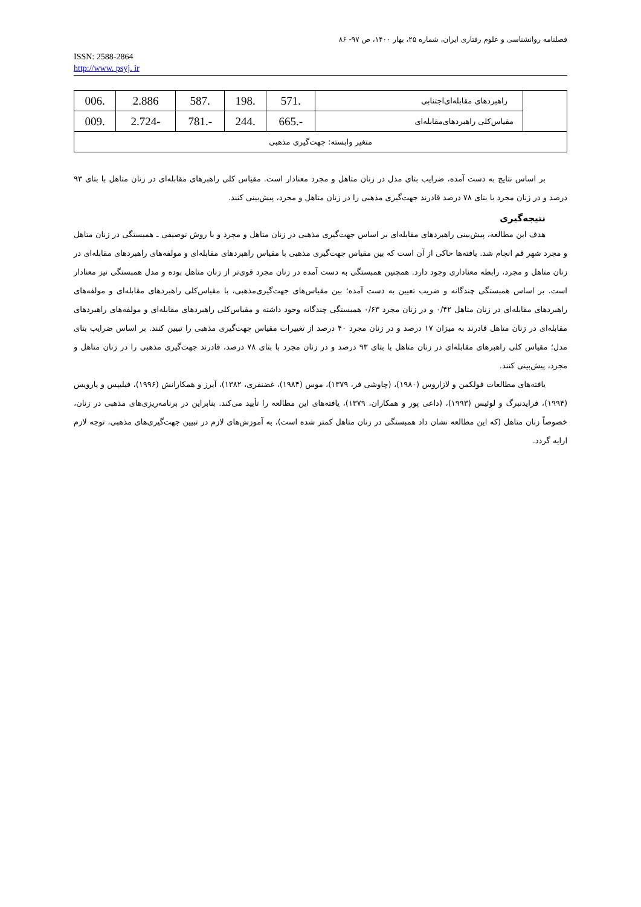فصلنامه روانشناسی و علوم رفتاری ایران، شماره ۲۵، بهار ۱۴۰۰، ص ۹۷- ۸۶
ISSN: 2588-2864
http://www. psyj. ir
| | راهبردهای مقابله‌ای‌اجتنابی | .571 | .198 | .587 | 2.886 | .006 |
| | مقیاس‌کلی راهبردهای‌مقابله‌ای | -.665 | .244 | -.781 | -2.724 | .009 |
| متغیر وابسته: جهت‌گیری مذهبی | | | | | | |
بر اساس نتایج به دست آمده، ضرایب بتای مدل در زنان متاهل و مجرد معنادار است. مقیاس کلی راهبرهای مقابله‌ای در زنان متاهل با بتای ۹۳ درصد و در زنان مجرد با بتای ۷۸ درصد قادرند جهت‌گیری مذهبی را در زنان متاهل و مجرد، پیش‌بینی کنند.
نتیجه‌گیری
هدف این مطالعه، پیش‌بینی راهبردهای مقابله‌ای بر اساس جهت‌گیری مذهبی در زنان متاهل و مجرد و با روش توصیفی ـ همبستگی در زنان متاهل و مجرد شهر قم انجام شد. یافته‌ها حاکی از آن است که بین مقیاس جهت‌گیری مذهبی با مقیاس راهبردهای مقابله‌ای و مولفه‌های راهبردهای مقابله‌ای در زنان متاهل و مجرد، رابطه معناداری وجود دارد. همچنین همبستگی به دست آمده در زنان مجرد قوی‌تر از زنان متاهل بوده و مدل همبستگی نیز معنادار است. بر اساس همبستگی چندگانه و ضریب تعیین به دست آمده؛ بین مقیاس‌های جهت‌گیری‌مذهبی، با مقیاس‌کلی راهبردهای مقابله‌ای و مولفه‌های راهبردهای مقابله‌ای در زنان متاهل ۰/۴۲ و در زنان مجرد ۰/۶۳ همبستگی چندگانه وجود داشته و مقیاس‌کلی راهبردهای مقابله‌ای و مولفه‌های راهبردهای مقابله‌ای در زنان متاهل قادرند به میزان ۱۷ درصد و در زنان مجرد ۴۰ درصد از تغییرات مقیاس جهت‌گیری مذهبی را تبیین کنند. بر اساس ضرایب بتای مدل؛ مقیاس کلی راهبرهای مقابله‌ای در زنان متاهل با بتای ۹۳ درصد و در زنان مجرد با بتای ۷۸ درصد، قادرند جهت‌گیری مذهبی را در زنان متاهل و مجرد، پیش‌بینی کنند.
یافته‌های مطالعات فولکمن و لازاروس (۱۹۸۰)، (چاوشی فر، ۱۳۷۹)، موس (۱۹۸۴)، غضنفری، ۱۳۸۲)، آیرز و همکارانش (۱۹۹۶)، فیلیپس و یارویس (۱۹۹۴)، فرایدنبرگ و لوئیس (۱۹۹۳)، (داعی پور و همکاران، ۱۳۷۹)، یافته‌های این مطالعه را تأیید می‌کند. بنابراین در برنامه‌ریزی‌های مذهبی در زنان، خصوصاً زنان متاهل (که این مطالعه نشان داد همبستگی در زنان متاهل کمتر شده است)، به آموزش‌های لازم در تبیین جهت‌گیری‌های مذهبی، توجه لازم ارایه گردد.